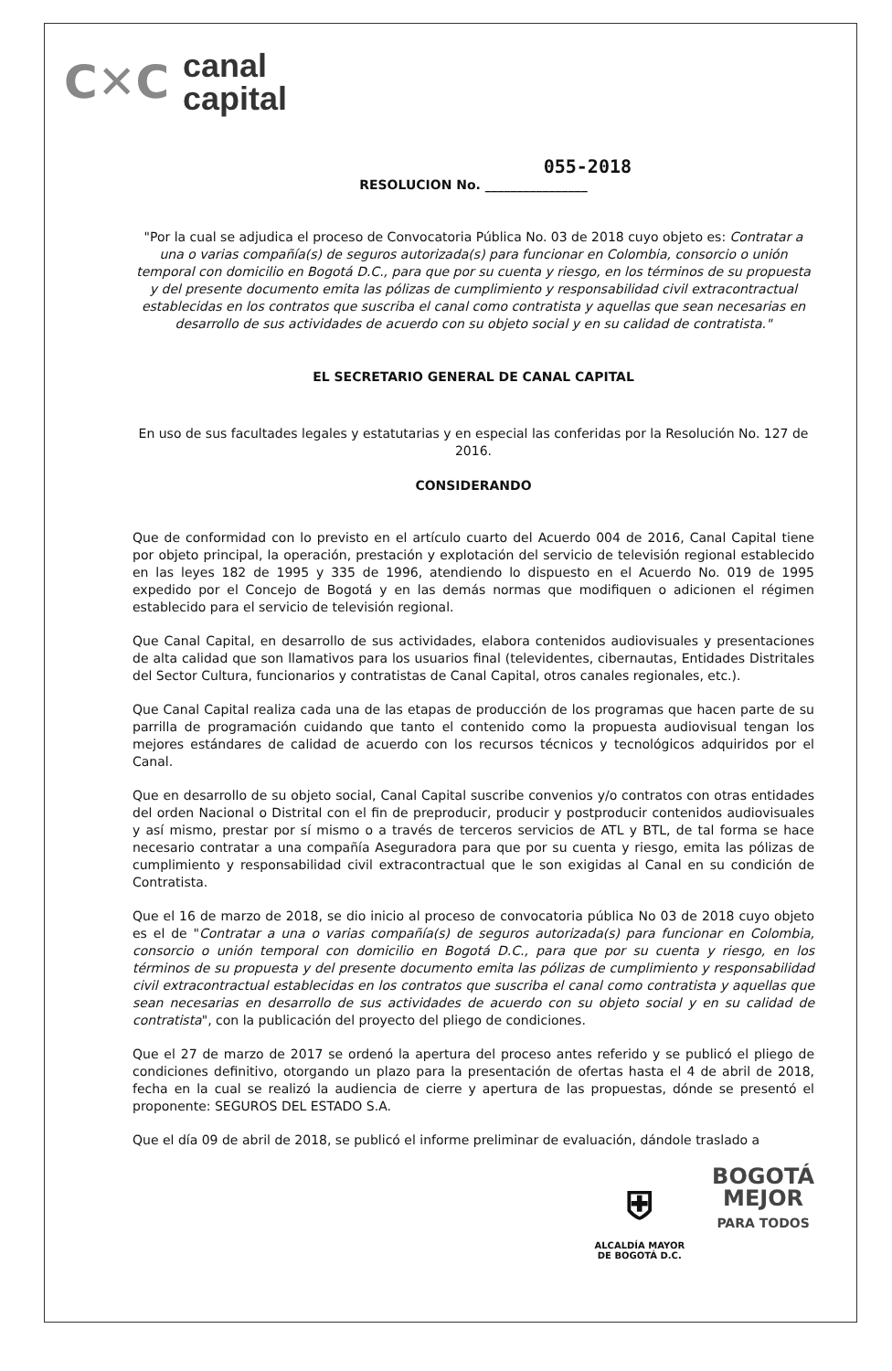C✕C
canal
capital
055-2018
RESOLUCION No. ________________
"Por la cual se adjudica el proceso de Convocatoria Pública No. 03 de 2018 cuyo objeto es: Contratar a una o varias compañía(s) de seguros autorizada(s) para funcionar en Colombia, consorcio o unión temporal con domicilio en Bogotá D.C., para que por su cuenta y riesgo, en los términos de su propuesta y del presente documento emita las pólizas de cumplimiento y responsabilidad civil extracontractual establecidas en los contratos que suscriba el canal como contratista y aquellas que sean necesarias en desarrollo de sus actividades de acuerdo con su objeto social y en su calidad de contratista."
EL SECRETARIO GENERAL DE CANAL CAPITAL
En uso de sus facultades legales y estatutarias y en especial las conferidas por la Resolución No. 127 de 2016.
CONSIDERANDO
Que de conformidad con lo previsto en el artículo cuarto del Acuerdo 004 de 2016, Canal Capital tiene por objeto principal, la operación, prestación y explotación del servicio de televisión regional establecido en las leyes 182 de 1995 y 335 de 1996, atendiendo lo dispuesto en el Acuerdo No. 019 de 1995 expedido por el Concejo de Bogotá y en las demás normas que modifiquen o adicionen el régimen establecido para el servicio de televisión regional.
Que Canal Capital, en desarrollo de sus actividades, elabora contenidos audiovisuales y presentaciones de alta calidad que son llamativos para los usuarios final (televidentes, cibernautas, Entidades Distritales del Sector Cultura, funcionarios y contratistas de Canal Capital, otros canales regionales, etc.).
Que Canal Capital realiza cada una de las etapas de producción de los programas que hacen parte de su parrilla de programación cuidando que tanto el contenido como la propuesta audiovisual tengan los mejores estándares de calidad de acuerdo con los recursos técnicos y tecnológicos adquiridos por el Canal.
Que en desarrollo de su objeto social, Canal Capital suscribe convenios y/o contratos con otras entidades del orden Nacional o Distrital con el fin de preproducir, producir y postproducir contenidos audiovisuales y así mismo, prestar por sí mismo o a través de terceros servicios de ATL y BTL, de tal forma se hace necesario contratar a una compañía Aseguradora para que por su cuenta y riesgo, emita las pólizas de cumplimiento y responsabilidad civil extracontractual que le son exigidas al Canal en su condición de Contratista.
Que el 16 de marzo de 2018, se dio inicio al proceso de convocatoria pública No 03 de 2018 cuyo objeto es el de "Contratar a una o varias compañía(s) de seguros autorizada(s) para funcionar en Colombia, consorcio o unión temporal con domicilio en Bogotá D.C., para que por su cuenta y riesgo, en los términos de su propuesta y del presente documento emita las pólizas de cumplimiento y responsabilidad civil extracontractual establecidas en los contratos que suscriba el canal como contratista y aquellas que sean necesarias en desarrollo de sus actividades de acuerdo con su objeto social y en su calidad de contratista", con la publicación del proyecto del pliego de condiciones.
Que el 27 de marzo de 2017 se ordenó la apertura del proceso antes referido y se publicó el pliego de condiciones definitivo, otorgando un plazo para la presentación de ofertas hasta el 4 de abril de 2018, fecha en la cual se realizó la audiencia de cierre y apertura de las propuestas, dónde se presentó el proponente: SEGUROS DEL ESTADO S.A.
Que el día 09 de abril de 2018, se publicó el informe preliminar de evaluación, dándole traslado a
⛨
ALCALDÍA MAYOR
DE BOGOTÁ D.C.
BOGOTÁ
MEJOR
PARA TODOS